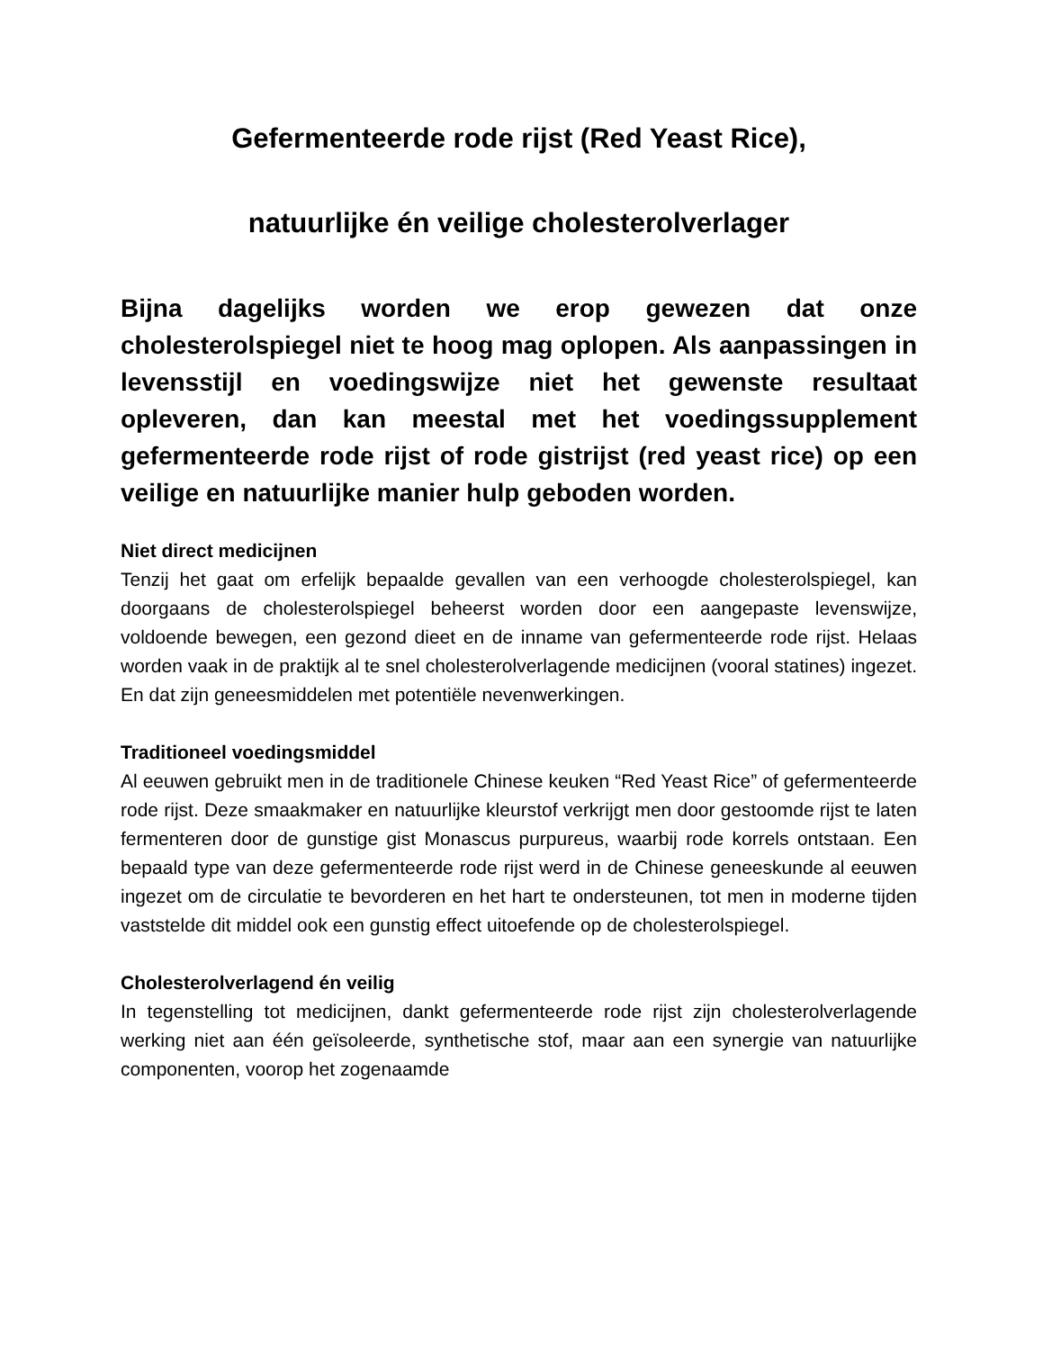Gefermenteerde rode rijst (Red Yeast Rice),
natuurlijke én veilige cholesterolverlager
Bijna dagelijks worden we erop gewezen dat onze cholesterolspiegel niet te hoog mag oplopen. Als aanpassingen in levensstijl en voedingswijze niet het gewenste resultaat opleveren, dan kan meestal met het voedingssupplement gefermenteerde rode rijst of rode gistrijst (red yeast rice) op een veilige en natuurlijke manier hulp geboden worden.
Niet direct medicijnen
Tenzij het gaat om erfelijk bepaalde gevallen van een verhoogde cholesterolspiegel, kan doorgaans de cholesterolspiegel beheerst worden door een aangepaste levenswijze, voldoende bewegen, een gezond dieet en de inname van gefermenteerde rode rijst. Helaas worden vaak in de praktijk al te snel cholesterolverlagende medicijnen (vooral statines) ingezet. En dat zijn geneesmiddelen met potentiële nevenwerkingen.
Traditioneel voedingsmiddel
Al eeuwen gebruikt men in de traditionele Chinese keuken “Red Yeast Rice” of gefermenteerde rode rijst. Deze smaakmaker en natuurlijke kleurstof verkrijgt men door gestoomde rijst te laten fermenteren door de gunstige gist Monascus purpureus, waarbij rode korrels ontstaan. Een bepaald type van deze gefermenteerde rode rijst werd in de Chinese geneeskunde al eeuwen ingezet om de circulatie te bevorderen en het hart te ondersteunen, tot men in moderne tijden vaststelde dit middel ook een gunstig effect uitoefende op de cholesterolspiegel.
Cholesterolverlagend én veilig
In tegenstelling tot medicijnen, dankt gefermenteerde rode rijst zijn cholesterolverlagende werking niet aan één geïsoleerde, synthetische stof, maar aan een synergie van natuurlijke componenten, voorop het zogenaamde